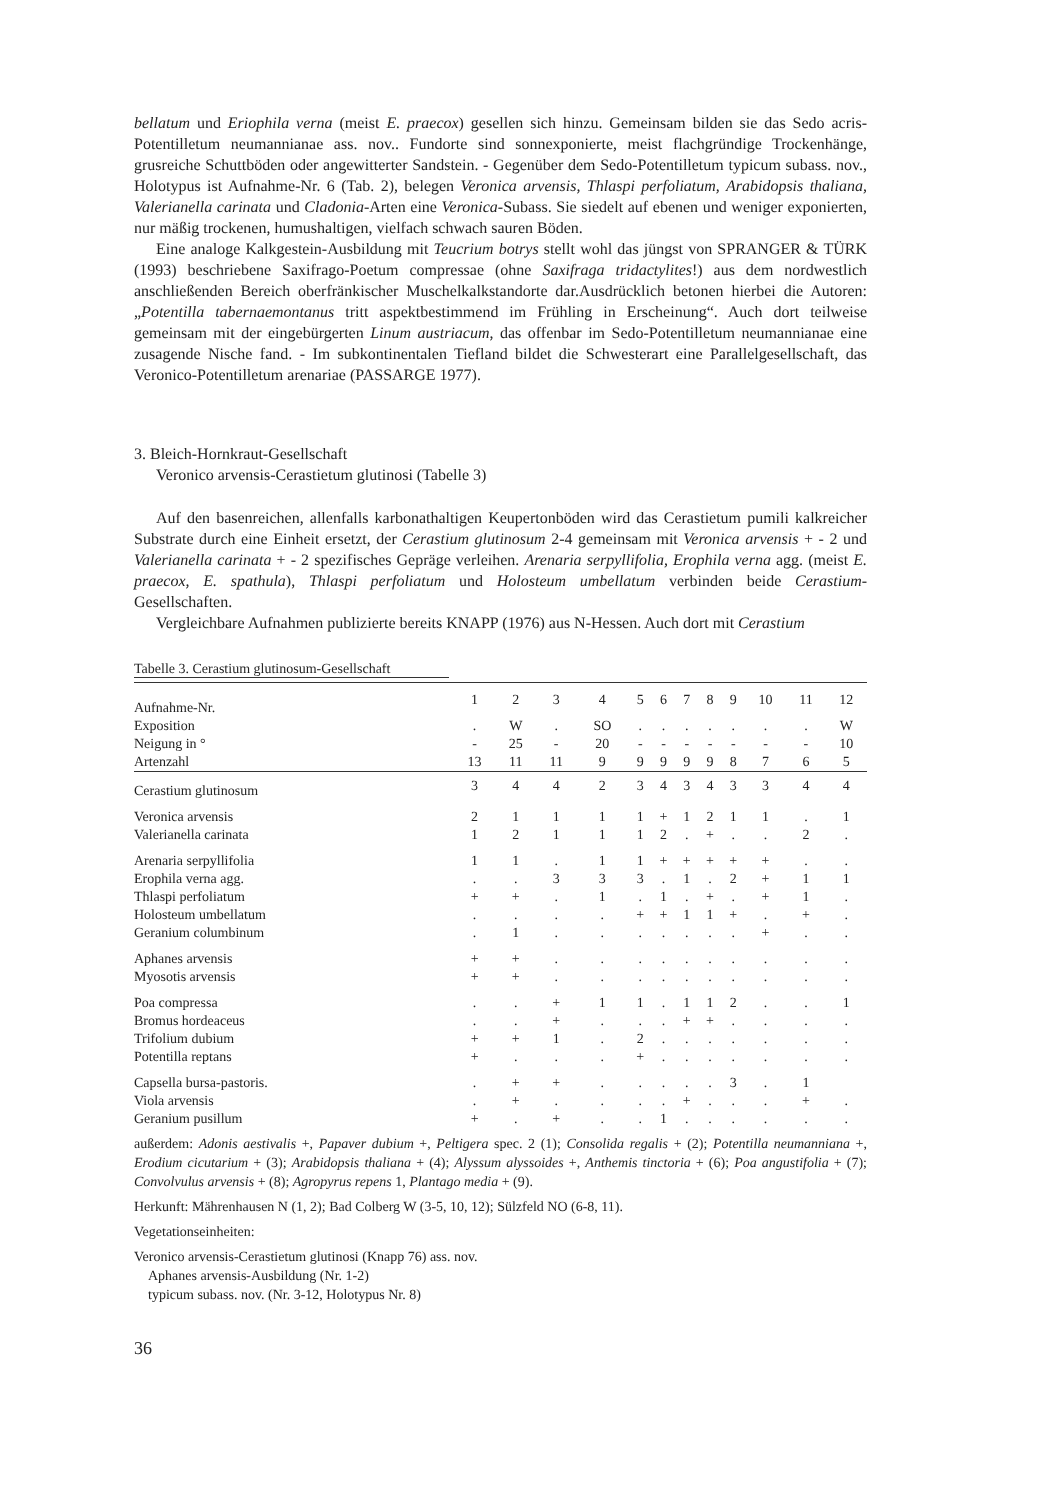bellatum und Eriophila verna (meist E. praecox) gesellen sich hinzu. Gemeinsam bilden sie das Sedo acris-Potentilletum neumannianae ass. nov.. Fundorte sind sonnexponierte, meist flachgründige Trockenhänge, grusreiche Schuttböden oder angewitterter Sandstein. - Gegenüber dem Sedo-Potentilletum typicum subass. nov., Holotypus ist Aufnahme-Nr. 6 (Tab. 2), belegen Veronica arvensis, Thlaspi perfoliatum, Arabidopsis thaliana, Valerianella carinata und Cladonia-Arten eine Veronica-Subass. Sie siedelt auf ebenen und weniger exponierten, nur mäßig trockenen, humushaltigen, vielfach schwach sauren Böden.
Eine analoge Kalkgestein-Ausbildung mit Teucrium botrys stellt wohl das jüngst von SPRANGER & TÜRK (1993) beschriebene Saxifrago-Poetum compressae (ohne Saxifraga tridactylites!) aus dem nordwestlich anschließenden Bereich oberfränkischer Muschelkalkstandorte dar.Ausdrücklich betonen hierbei die Autoren: „Potentilla tabernaemontanus tritt aspektbestimmend im Frühling in Erscheinung“. Auch dort teilweise gemeinsam mit der eingebürgerten Linum austriacum, das offenbar im Sedo-Potentilletum neumannianae eine zusagende Nische fand. - Im subkontinentalen Tiefland bildet die Schwesterart eine Parallelgesellschaft, das Veronico-Potentilletum arenariae (PASSARGE 1977).
3. Bleich-Hornkraut-Gesellschaft
Veronico arvensis-Cerastietum glutinosi (Tabelle 3)
Auf den basenreichen, allenfalls karbonathaltigen Keupertonböden wird das Cerastietum pumili kalkreicher Substrate durch eine Einheit ersetzt, der Cerastium glutinosum 2-4 gemeinsam mit Veronica arvensis + - 2 und Valerianella carinata + - 2 spezifisches Gepräge verleihen. Arenaria serpyllifolia, Erophila verna agg. (meist E. praecox, E. spathula), Thlaspi perfoliatum und Holosteum umbellatum verbinden beide Cerastium-Gesellschaften.
Vergleichbare Aufnahmen publizierte bereits KNAPP (1976) aus N-Hessen. Auch dort mit Cerastium
Tabelle 3. Cerastium glutinosum-Gesellschaft
| Aufnahme-Nr. | 1 | 2 | 3 | 4 | 5 | 6 | 7 | 8 | 9 | 10 | 11 | 12 |
| Exposition | . | W | . | SO | . | . | . | . | . | . | . | W |
| Neigung in ° | - | 25 | - | 20 | - | - | - | - | - | - | - | 10 |
| Artenzahl | 13 | 11 | 11 | 9 | 9 | 9 | 9 | 9 | 8 | 7 | 6 | 5 |
| Cerastium glutinosum | 3 | 4 | 4 | 2 | 3 | 4 | 3 | 4 | 3 | 3 | 4 | 4 |
| Veronica arvensis | 2 | 1 | 1 | 1 | 1 | + | 1 | 2 | 1 | 1 | . | 1 |
| Valerianella carinata | 1 | 2 | 1 | 1 | 1 | 2 | . | + | . | . | 2 | . |
| Arenaria serpyllifolia | 1 | 1 | . | 1 | 1 | + | + | + | + | + | . | . |
| Erophila verna agg. | . | . | 3 | 3 | 3 | . | 1 | . | 2 | + | 1 | 1 |
| Thlaspi perfoliatum | + | + | . | 1 | . | 1 | . | + | . | + | 1 | . |
| Holosteum umbellatum | . | . | . | . | + | + | 1 | 1 | + | . | + | . |
| Geranium columbinum | . | 1 | . | . | . | . | . | . | . | + | . | . |
| Aphanes arvensis | + | + | . | . | . | . | . | . | . | . | . | . |
| Myosotis arvensis | + | + | . | . | . | . | . | . | . | . | . | . |
| Poa compressa | . | . | + | 1 | 1 | . | 1 | 1 | 2 | . | . | 1 |
| Bromus hordeaceus | . | . | + | . | . | . | + | + | . | . | . | . |
| Trifolium dubium | + | + | 1 | . | 2 | . | . | . | . | . | . | . |
| Potentilla reptans | + | . | . | . | + | . | . | . | . | . | . | . |
| Capsella bursa-pastoris. | . | + | + | . | . | . | . | . | 3 | . | 1 | |
| Viola arvensis | . | + | . | . | . | . | + | . | . | . | + | . |
| Geranium pusillum | + | . | + | . | . | 1 | . | . | . | . | . | . |
außerdem: Adonis aestivalis +, Papaver dubium +, Peltigera spec. 2 (1); Consolida regalis + (2); Potentilla neumanniana +, Erodium cicutarium + (3); Arabidopsis thaliana + (4); Alyssum alyssoides +, Anthemis tinctoria + (6); Poa angustifolia + (7); Convolvulus arvensis + (8); Agropyrus repens 1, Plantago media + (9).
Herkunft: Mährenhausen N (1, 2); Bad Colberg W (3-5, 10, 12); Sülzfeld NO (6-8, 11).
Vegetationseinheiten:
Veronico arvensis-Cerastietum glutinosi (Knapp 76) ass. nov.
Aphanes arvensis-Ausbildung (Nr. 1-2)
typicum subass. nov. (Nr. 3-12, Holotypus Nr. 8)
36